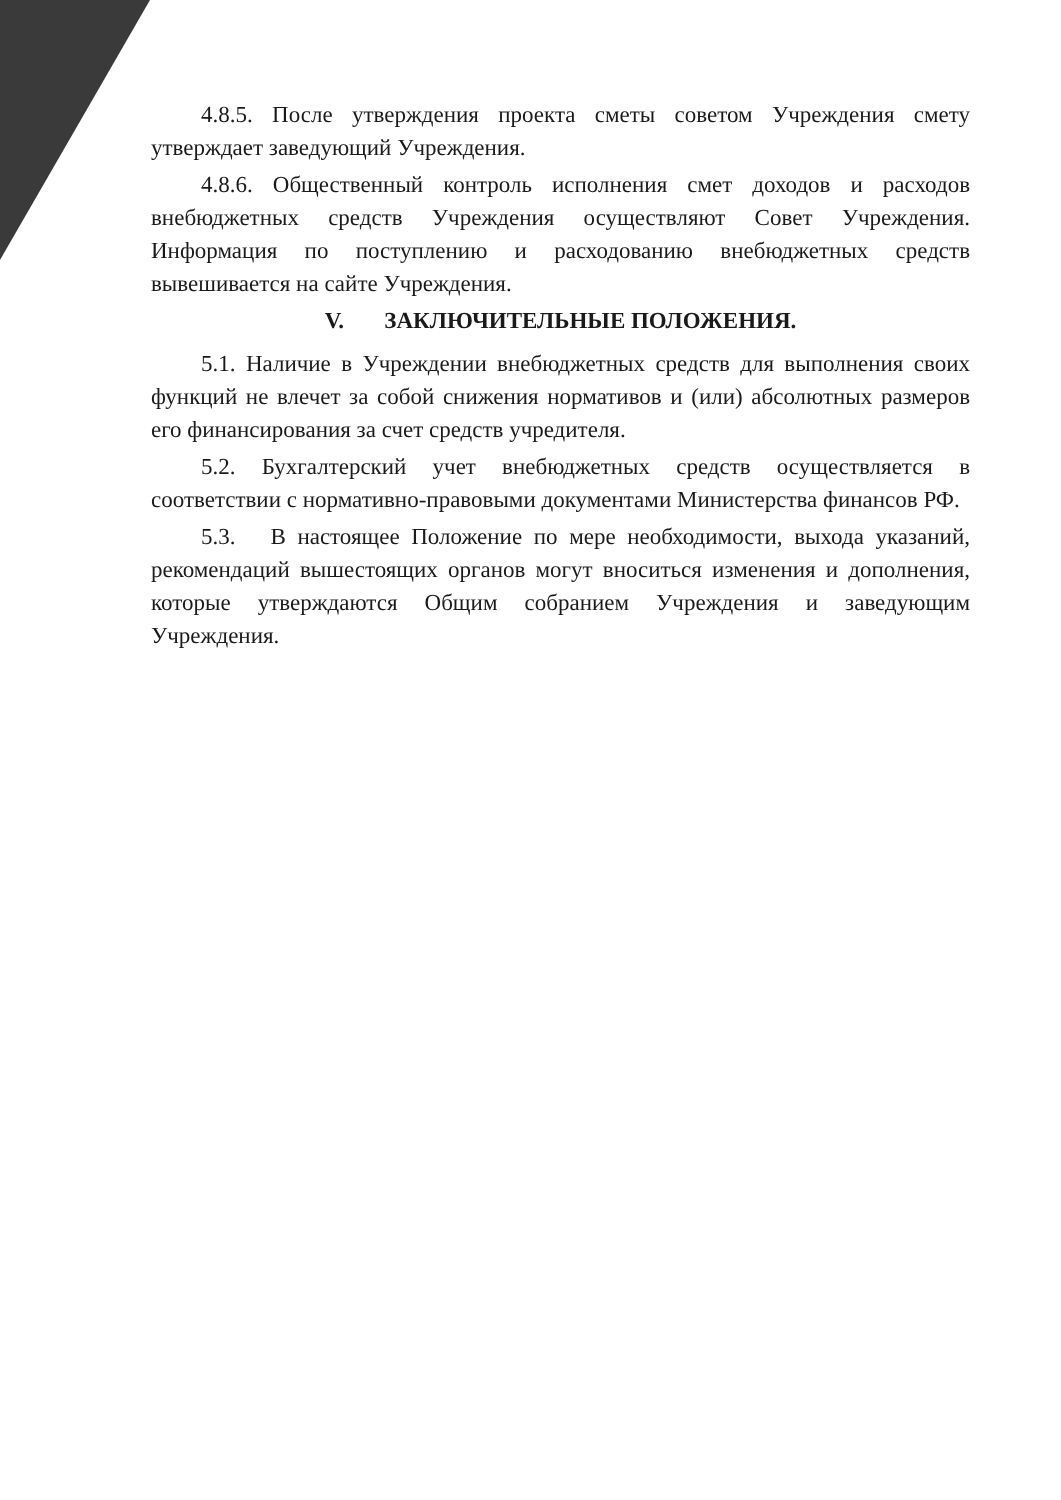4.8.5. После утверждения проекта сметы советом Учреждения смету утверждает заведующий Учреждения.
4.8.6. Общественный контроль исполнения смет доходов и расходов внебюджетных средств Учреждения осуществляют Совет Учреждения. Информация по поступлению и расходованию внебюджетных средств вывешивается на сайте Учреждения.
V. ЗАКЛЮЧИТЕЛЬНЫЕ ПОЛОЖЕНИЯ.
5.1. Наличие в Учреждении внебюджетных средств для выполнения своих функций не влечет за собой снижения нормативов и (или) абсолютных размеров его финансирования за счет средств учредителя.
5.2. Бухгалтерский учет внебюджетных средств осуществляется в соответствии с нормативно-правовыми документами Министерства финансов РФ.
5.3. В настоящее Положение по мере необходимости, выхода указаний, рекомендаций вышестоящих органов могут вноситься изменения и дополнения, которые утверждаются Общим собранием Учреждения и заведующим Учреждения.